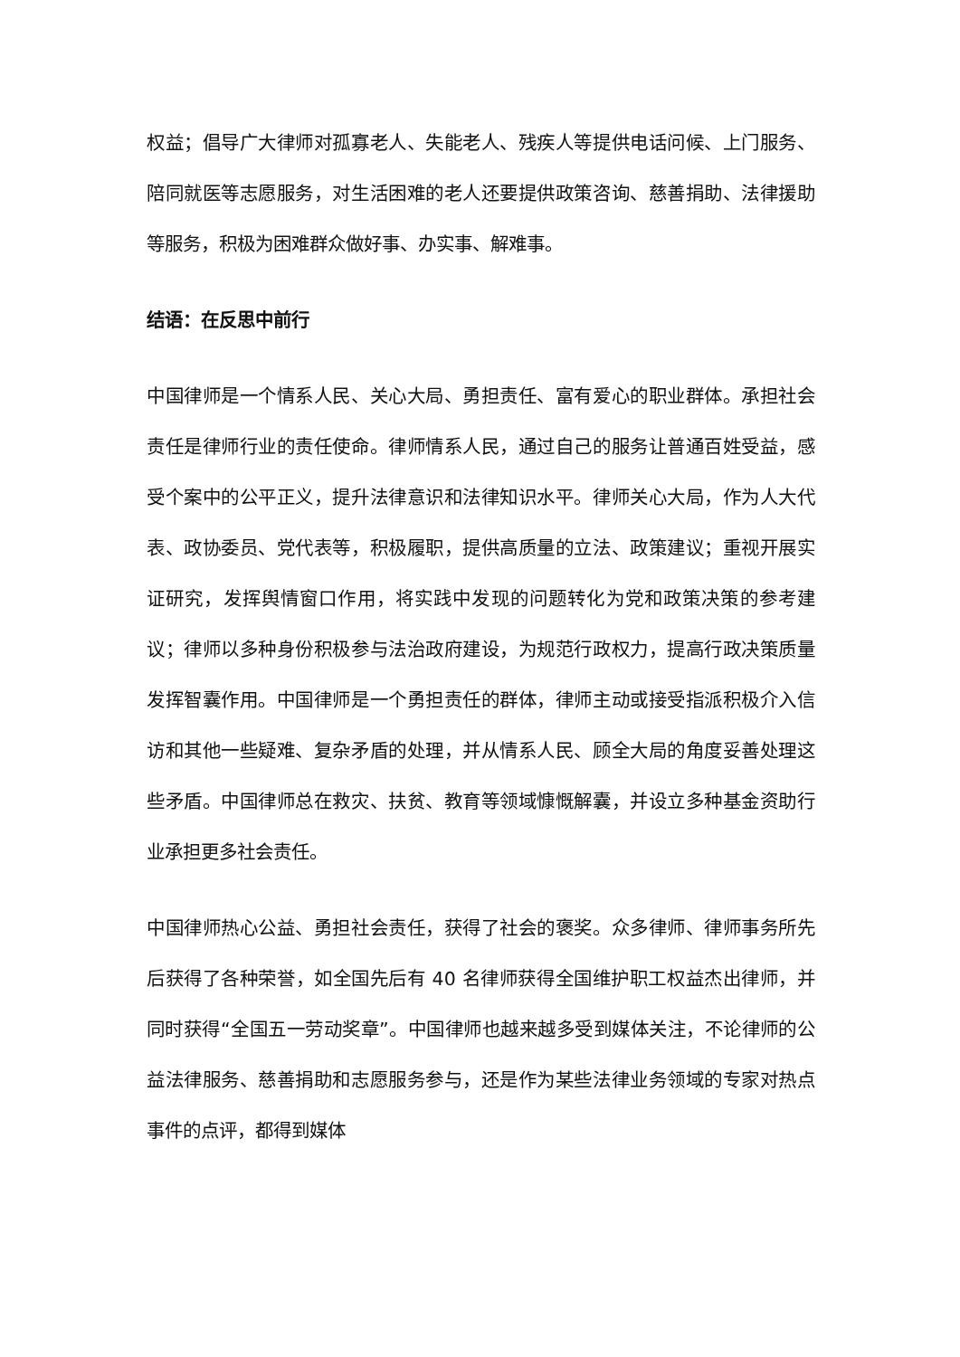权益；倡导广大律师对孤寡老人、失能老人、残疾人等提供电话问候、上门服务、陪同就医等志愿服务，对生活困难的老人还要提供政策咨询、慈善捐助、法律援助等服务，积极为困难群众做好事、办实事、解难事。
结语：在反思中前行
中国律师是一个情系人民、关心大局、勇担责任、富有爱心的职业群体。承担社会责任是律师行业的责任使命。律师情系人民，通过自己的服务让普通百姓受益，感受个案中的公平正义，提升法律意识和法律知识水平。律师关心大局，作为人大代表、政协委员、党代表等，积极履职，提供高质量的立法、政策建议；重视开展实证研究，发挥舆情窗口作用，将实践中发现的问题转化为党和政策决策的参考建议；律师以多种身份积极参与法治政府建设，为规范行政权力，提高行政决策质量发挥智囊作用。中国律师是一个勇担责任的群体，律师主动或接受指派积极介入信访和其他一些疑难、复杂矛盾的处理，并从情系人民、顾全大局的角度妥善处理这些矛盾。中国律师总在救灾、扶贫、教育等领域慷慨解囊，并设立多种基金资助行业承担更多社会责任。
中国律师热心公益、勇担社会责任，获得了社会的褒奖。众多律师、律师事务所先后获得了各种荣誉，如全国先后有 40 名律师获得全国维护职工权益杰出律师，并同时获得“全国五一劳动奖章”。中国律师也越来越多受到媒体关注，不论律师的公益法律服务、慈善捐助和志愿服务参与，还是作为某些法律业务领域的专家对热点事件的点评，都得到媒体